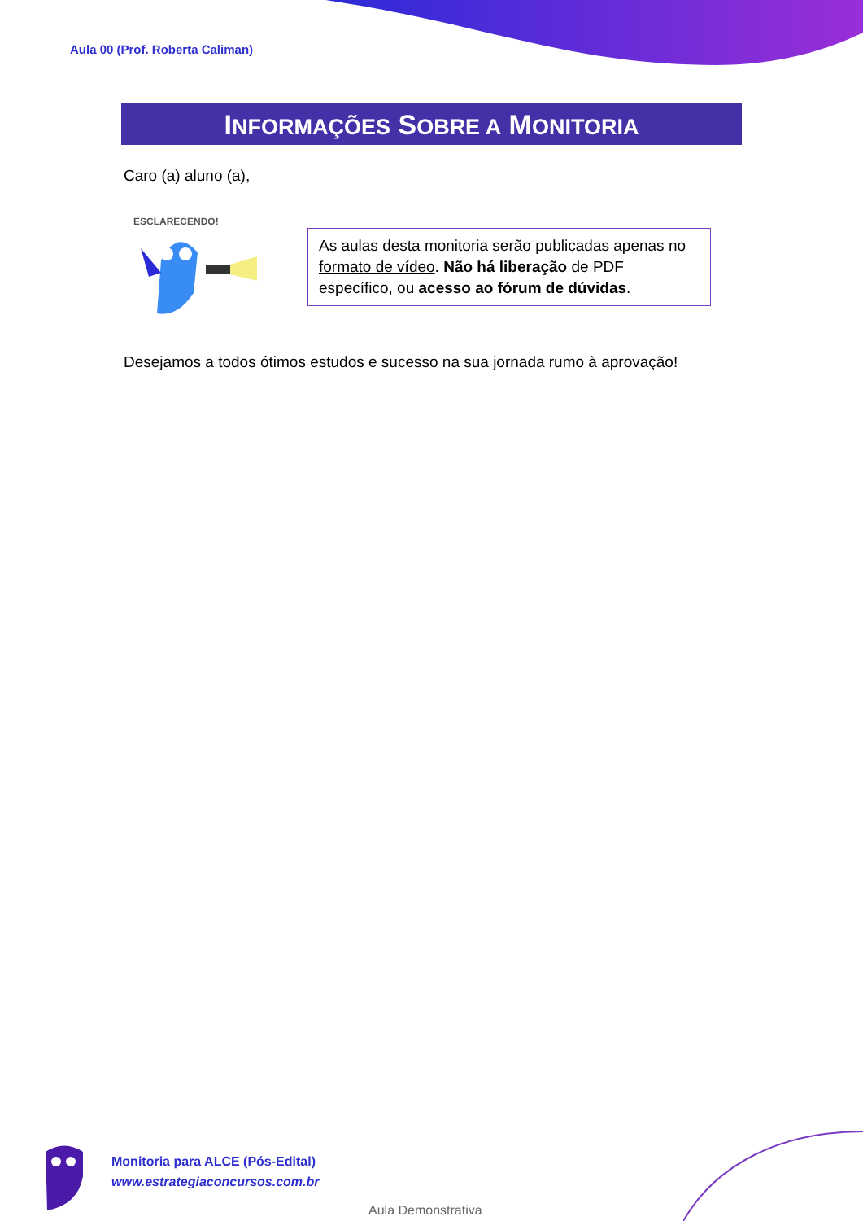Aula 00 (Prof. Roberta Caliman)
INFORMAÇÕES SOBRE A MONITORIA
Caro (a) aluno (a),
ESCLARECENDO!
As aulas desta monitoria serão publicadas apenas no formato de vídeo. Não há liberação de PDF específico, ou acesso ao fórum de dúvidas.
Desejamos a todos ótimos estudos e sucesso na sua jornada rumo à aprovação!
Monitoria para ALCE (Pós-Edital)
www.estrategiaconcursos.com.br
Aula Demonstrativa